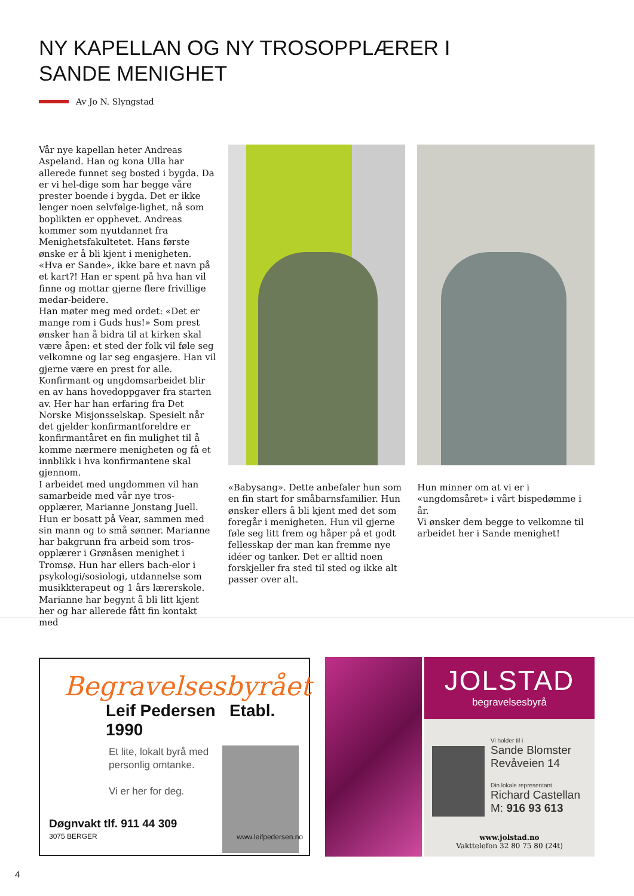NY KAPELLAN OG NY TROSOPPLÆRER I SANDE MENIGHET
Av Jo N. Slyngstad
Vår nye kapellan heter Andreas Aspeland. Han og kona Ulla har allerede funnet seg bosted i bygda. Da er vi hel-dige som har begge våre prester boende i bygda. Det er ikke lenger noen selvfølge-lighet, nå som boplikten er opphevet. Andreas kommer som nyutdannet fra Menighetsfakultetet. Hans første ønske er å bli kjent i menigheten. «Hva er Sande», ikke bare et navn på et kart?! Han er spent på hva han vil finne og mottar gjerne flere frivillige medar-beidere.
Han møter meg med ordet: «Det er mange rom i Guds hus!» Som prest ønsker han å bidra til at kirken skal være åpen: et sted der folk vil føle seg velkomne og lar seg engasjere. Han vil gjerne være en prest for alle.
Konfirmant og ungdomsarbeidet blir en av hans hovedoppgaver fra starten av. Her har han erfaring fra Det Norske Misjonsselskap. Spesielt når det gjelder konfirmantforeldre er konfirmantåret en fin mulighet til å komme nærmere menigheten og få et innblikk i hva konfirmantene skal gjennom.
I arbeidet med ungdommen vil han samarbeide med vår nye tros-opplærer, Marianne Jonstang Juell. Hun er bosatt på Vear, sammen med sin mann og to små sønner. Marianne har bakgrunn fra arbeid som tros-opplærer i Grønåsen menighet i Tromsø. Hun har ellers bach-elor i psykologi/sosiologi, utdannelse som musikkterapeut og 1 års lærerskole. Marianne har begynt å bli litt kjent her og har allerede fått fin kontakt med
«Babysang». Dette anbefaler hun som en fin start for småbarnsfamilier. Hun ønsker ellers å bli kjent med det som foregår i menigheten. Hun vil gjerne føle seg litt frem og håper på et godt fellesskap der man kan fremme nye idéer og tanker. Det er alltid noen forskjeller fra sted til sted og ikke alt passer over alt.
Hun minner om at vi er i «ungdomsåret» i vårt bispedømme i år.
Vi ønsker dem begge to velkomne til arbeidet her i Sande menighet!
Begravelsesbyrået
Leif Pedersen Etabl. 1990
Et lite, lokalt byrå med personlig omtanke.
Vi er her for deg.
Døgnvakt tlf. 911 44 309
3075 BERGER
www.leifpedersen.no
JOLSTAD
begravelsesbyrå
Vi holder til i
Sande Blomster
Revåveien 14
Din lokale representant
Richard Castellan
M: 916 93 613
www.jolstad.no
Vakttelefon 32 80 75 80 (24t)
4